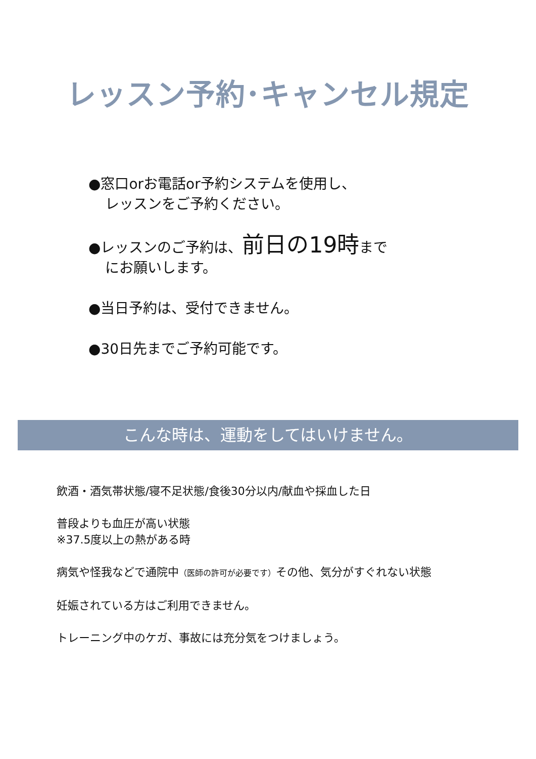レッスン予約･キャンセル規定
●窓口orお電話or予約システムを使用し、
レッスンをご予約ください。
●レッスンのご予約は、前日の19時まで
にお願いします。
●当日予約は、受付できません。
●30日先までご予約可能です。
こんな時は、運動をしてはいけません。
飲酒・酒気帯状態/寝不足状態/食後30分以内/献血や採血した日
普段よりも血圧が高い状態
※37.5度以上の熱がある時
病気や怪我などで通院中（医師の許可が必要です）その他、気分がすぐれない状態
妊娠されている方はご利用できません。
トレーニング中のケガ、事故には充分気をつけましょう。